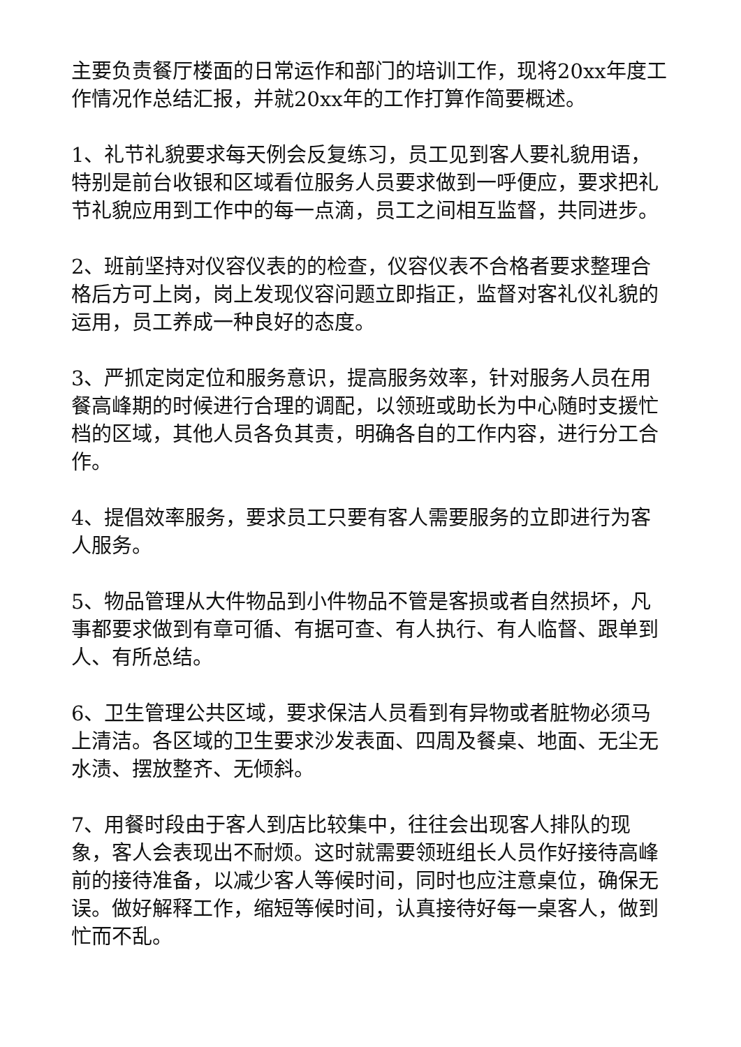主要负责餐厅楼面的日常运作和部门的培训工作，现将20xx年度工作情况作总结汇报，并就20xx年的工作打算作简要概述。
1、礼节礼貌要求每天例会反复练习，员工见到客人要礼貌用语，特别是前台收银和区域看位服务人员要求做到一呼便应，要求把礼节礼貌应用到工作中的每一点滴，员工之间相互监督，共同进步。
2、班前坚持对仪容仪表的的检查，仪容仪表不合格者要求整理合格后方可上岗，岗上发现仪容问题立即指正，监督对客礼仪礼貌的运用，员工养成一种良好的态度。
3、严抓定岗定位和服务意识，提高服务效率，针对服务人员在用餐高峰期的时候进行合理的调配，以领班或助长为中心随时支援忙档的区域，其他人员各负其责，明确各自的工作内容，进行分工合作。
4、提倡效率服务，要求员工只要有客人需要服务的立即进行为客人服务。
5、物品管理从大件物品到小件物品不管是客损或者自然损坏，凡事都要求做到有章可循、有据可查、有人执行、有人临督、跟单到人、有所总结。
6、卫生管理公共区域，要求保洁人员看到有异物或者脏物必须马上清洁。各区域的卫生要求沙发表面、四周及餐桌、地面、无尘无水渍、摆放整齐、无倾斜。
7、用餐时段由于客人到店比较集中，往往会出现客人排队的现象，客人会表现出不耐烦。这时就需要领班组长人员作好接待高峰前的接待准备，以减少客人等候时间，同时也应注意桌位，确保无误。做好解释工作，缩短等候时间，认真接待好每一桌客人，做到忙而不乱。